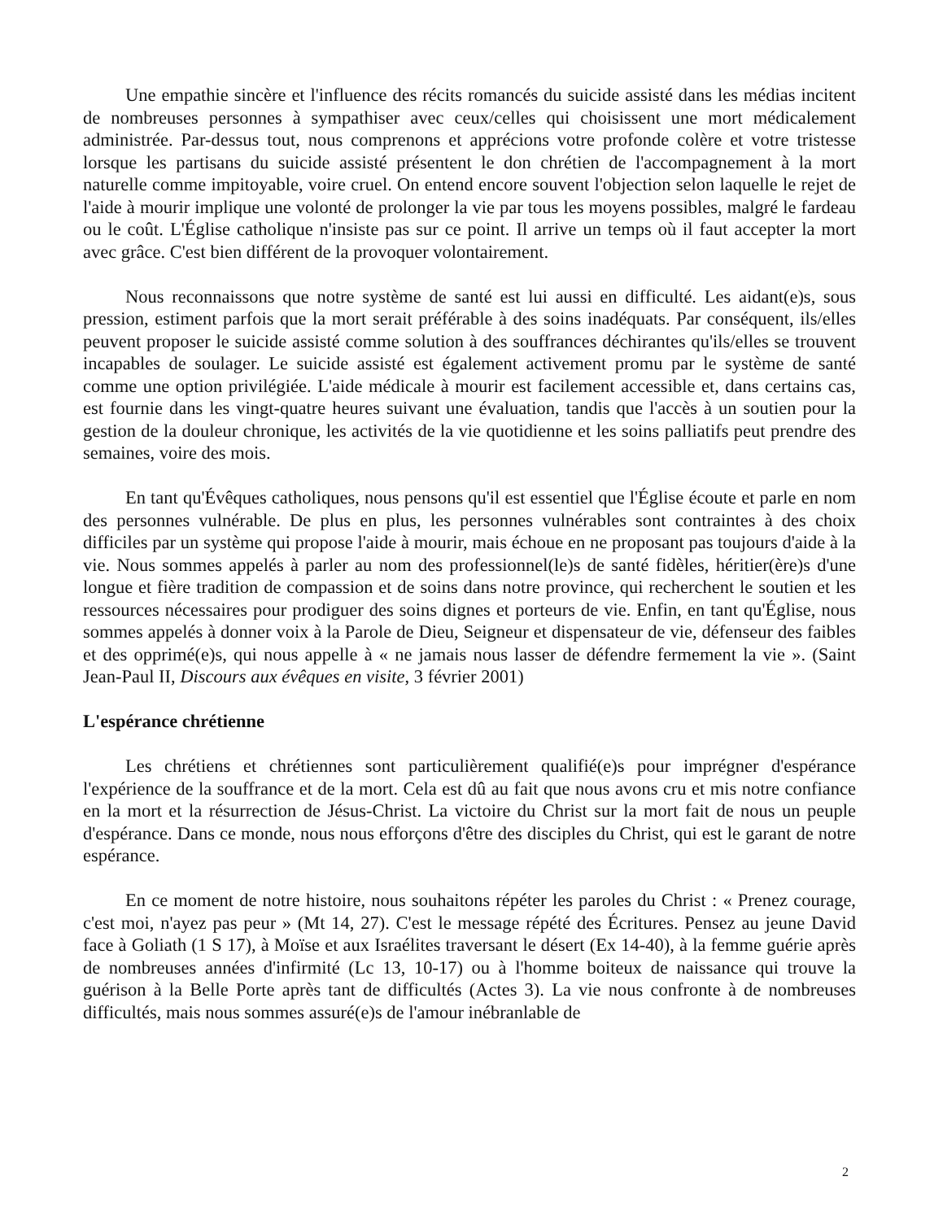Une empathie sincère et l'influence des récits romancés du suicide assisté dans les médias incitent de nombreuses personnes à sympathiser avec ceux/celles qui choisissent une mort médicalement administrée. Par-dessus tout, nous comprenons et apprécions votre profonde colère et votre tristesse lorsque les partisans du suicide assisté présentent le don chrétien de l'accompagnement à la mort naturelle comme impitoyable, voire cruel. On entend encore souvent l'objection selon laquelle le rejet de l'aide à mourir implique une volonté de prolonger la vie par tous les moyens possibles, malgré le fardeau ou le coût. L'Église catholique n'insiste pas sur ce point. Il arrive un temps où il faut accepter la mort avec grâce. C'est bien différent de la provoquer volontairement.
Nous reconnaissons que notre système de santé est lui aussi en difficulté. Les aidant(e)s, sous pression, estiment parfois que la mort serait préférable à des soins inadéquats. Par conséquent, ils/elles peuvent proposer le suicide assisté comme solution à des souffrances déchirantes qu'ils/elles se trouvent incapables de soulager. Le suicide assisté est également activement promu par le système de santé comme une option privilégiée. L'aide médicale à mourir est facilement accessible et, dans certains cas, est fournie dans les vingt-quatre heures suivant une évaluation, tandis que l'accès à un soutien pour la gestion de la douleur chronique, les activités de la vie quotidienne et les soins palliatifs peut prendre des semaines, voire des mois.
En tant qu'Évêques catholiques, nous pensons qu'il est essentiel que l'Église écoute et parle en nom des personnes vulnérable. De plus en plus, les personnes vulnérables sont contraintes à des choix difficiles par un système qui propose l'aide à mourir, mais échoue en ne proposant pas toujours d'aide à la vie. Nous sommes appelés à parler au nom des professionnel(le)s de santé fidèles, héritier(ère)s d'une longue et fière tradition de compassion et de soins dans notre province, qui recherchent le soutien et les ressources nécessaires pour prodiguer des soins dignes et porteurs de vie. Enfin, en tant qu'Église, nous sommes appelés à donner voix à la Parole de Dieu, Seigneur et dispensateur de vie, défenseur des faibles et des opprimé(e)s, qui nous appelle à « ne jamais nous lasser de défendre fermement la vie ». (Saint Jean-Paul II, Discours aux évêques en visite, 3 février 2001)
L'espérance chrétienne
Les chrétiens et chrétiennes sont particulièrement qualifié(e)s pour imprégner d'espérance l'expérience de la souffrance et de la mort. Cela est dû au fait que nous avons cru et mis notre confiance en la mort et la résurrection de Jésus-Christ. La victoire du Christ sur la mort fait de nous un peuple d'espérance. Dans ce monde, nous nous efforçons d'être des disciples du Christ, qui est le garant de notre espérance.
En ce moment de notre histoire, nous souhaitons répéter les paroles du Christ : « Prenez courage, c'est moi, n'ayez pas peur » (Mt 14, 27). C'est le message répété des Écritures. Pensez au jeune David face à Goliath (1 S 17), à Moïse et aux Israélites traversant le désert (Ex 14-40), à la femme guérie après de nombreuses années d'infirmité (Lc 13, 10-17) ou à l'homme boiteux de naissance qui trouve la guérison à la Belle Porte après tant de difficultés (Actes 3). La vie nous confronte à de nombreuses difficultés, mais nous sommes assuré(e)s de l'amour inébranlable de
2